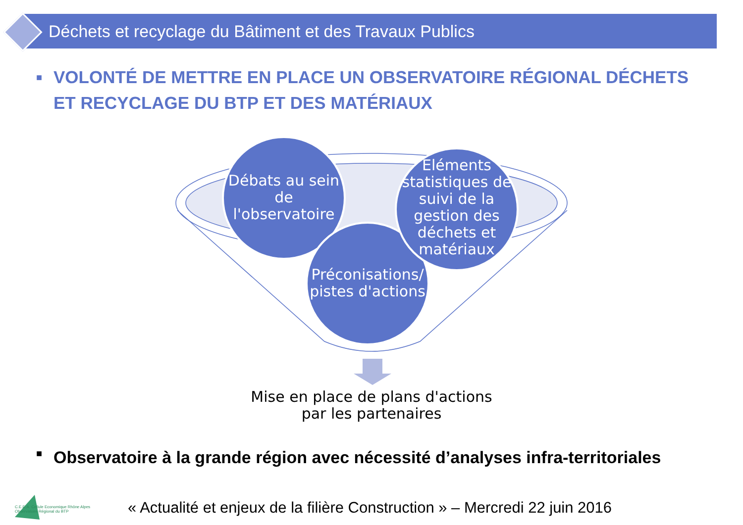Déchets et recyclage du Bâtiment et des Travaux Publics
■ VOLONTÉ DE METTRE EN PLACE UN OBSERVATOIRE RÉGIONAL DÉCHETS ET RECYCLAGE DU BTP ET DES MATÉRIAUX
Débats au sein de l'observatoire
Préconisations/ pistes d'actions
Eléments statistiques de suivi de la gestion des déchets et matériaux
Mise en place de plans d'actions par les partenaires
■ Observatoire à la grande région avec nécessité d’analyses infra-territoriales
C.E.R.A. Cellule Economique Rhône Alpes
Observatoire Régional du BTP
« Actualité et enjeux de la filière Construction » – Mercredi 22 juin 2016